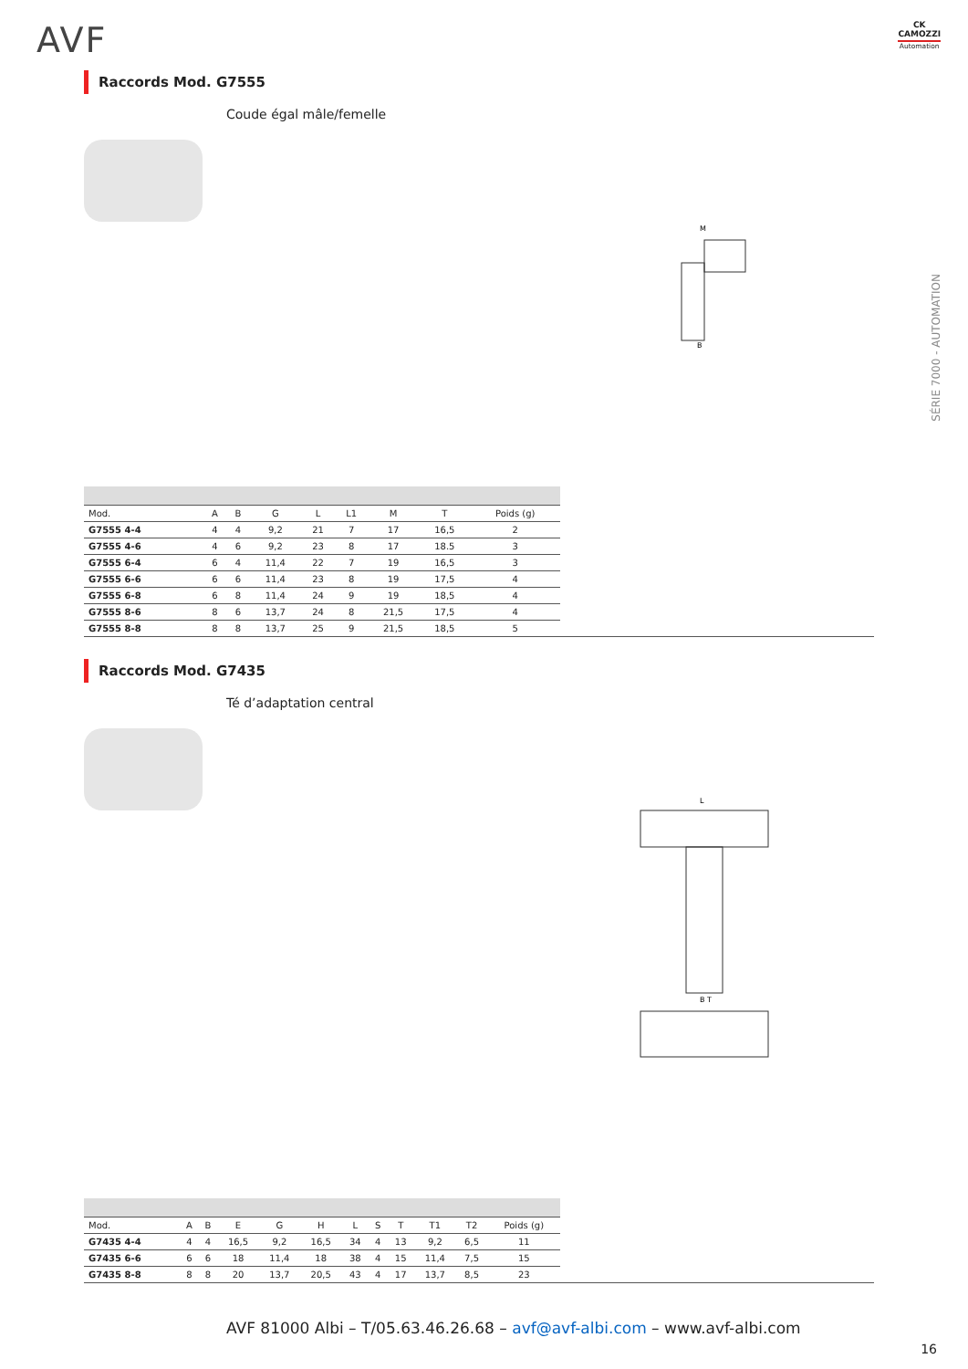AVF
CK
CAMOZZI
Automation
Raccords Mod. G7555
Coude égal mâle/femelle
M
B
| Mod. | A | B | G | L | L1 | M | T | Poids (g) |
| --- | --- | --- | --- | --- | --- | --- | --- | --- |
| G7555 4-4 | 4 | 4 | 9,2 | 21 | 7 | 17 | 16,5 | 2 |
| G7555 4-6 | 4 | 6 | 9,2 | 23 | 8 | 17 | 18.5 | 3 |
| G7555 6-4 | 6 | 4 | 11,4 | 22 | 7 | 19 | 16,5 | 3 |
| G7555 6-6 | 6 | 6 | 11,4 | 23 | 8 | 19 | 17,5 | 4 |
| G7555 6-8 | 6 | 8 | 11,4 | 24 | 9 | 19 | 18,5 | 4 |
| G7555 8-6 | 8 | 6 | 13,7 | 24 | 8 | 21,5 | 17,5 | 4 |
| G7555 8-8 | 8 | 8 | 13,7 | 25 | 9 | 21,5 | 18,5 | 5 |
Raccords Mod. G7435
Té d’adaptation central
L
B T
| Mod. | A | B | E | G | H | L | S | T | T1 | T2 | Poids (g) |
| --- | --- | --- | --- | --- | --- | --- | --- | --- | --- | --- | --- |
| G7435 4-4 | 4 | 4 | 16,5 | 9,2 | 16,5 | 34 | 4 | 13 | 9,2 | 6,5 | 11 |
| G7435 6-6 | 6 | 6 | 18 | 11,4 | 18 | 38 | 4 | 15 | 11,4 | 7,5 | 15 |
| G7435 8-8 | 8 | 8 | 20 | 13,7 | 20,5 | 43 | 4 | 17 | 13,7 | 8,5 | 23 |
SÉRIE 7000 - AUTOMATION
AVF 81000 Albi – T/05.63.46.26.68 – avf@avf-albi.com – www.avf-albi.com
16